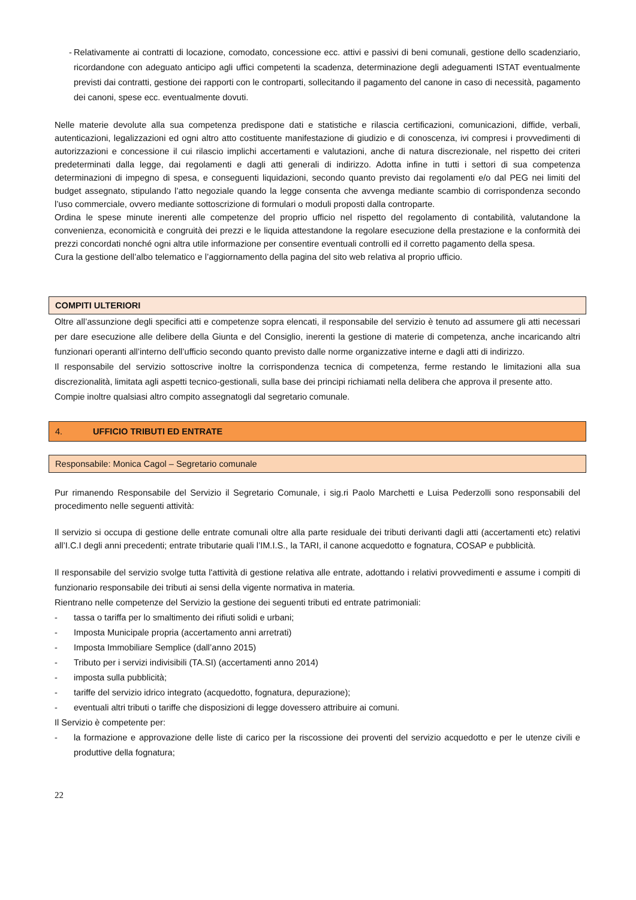- Relativamente ai contratti di locazione, comodato, concessione ecc. attivi e passivi di beni comunali, gestione dello scadenziario, ricordandone con adeguato anticipo agli uffici competenti la scadenza, determinazione degli adeguamenti ISTAT eventualmente previsti dai contratti, gestione dei rapporti con le controparti, sollecitando il pagamento del canone in caso di necessità, pagamento dei canoni, spese ecc. eventualmente dovuti.
Nelle materie devolute alla sua competenza predispone dati e statistiche e rilascia certificazioni, comunicazioni, diffide, verbali, autenticazioni, legalizzazioni ed ogni altro atto costituente manifestazione di giudizio e di conoscenza, ivi compresi i provvedimenti di autorizzazioni e concessione il cui rilascio implichi accertamenti e valutazioni, anche di natura discrezionale, nel rispetto dei criteri predeterminati dalla legge, dai regolamenti e dagli atti generali di indirizzo. Adotta infine in tutti i settori di sua competenza determinazioni di impegno di spesa, e conseguenti liquidazioni, secondo quanto previsto dai regolamenti e/o dal PEG nei limiti del budget assegnato, stipulando l’atto negoziale quando la legge consenta che avvenga mediante scambio di corrispondenza secondo l’uso commerciale, ovvero mediante sottoscrizione di formulari o moduli proposti dalla controparte.
Ordina le spese minute inerenti alle competenze del proprio ufficio nel rispetto del regolamento di contabilità, valutandone la convenienza, economicità e congruità dei prezzi e le liquida attestandone la regolare esecuzione della prestazione e la conformità dei prezzi concordati nonché ogni altra utile informazione per consentire eventuali controlli ed il corretto pagamento della spesa.
Cura la gestione dell’albo telematico e l’aggiornamento della pagina del sito web relativa al proprio ufficio.
COMPITI ULTERIORI
Oltre all’assunzione degli specifici atti e competenze sopra elencati, il responsabile del servizio è tenuto ad assumere gli atti necessari per dare esecuzione alle delibere della Giunta e del Consiglio, inerenti la gestione di materie di competenza, anche incaricando altri funzionari operanti all’interno dell’ufficio secondo quanto previsto dalle norme organizzative interne e dagli atti di indirizzo.
Il responsabile del servizio sottoscrive inoltre la corrispondenza tecnica di competenza, ferme restando le limitazioni alla sua discrezionalità, limitata agli aspetti tecnico-gestionali, sulla base dei principi richiamati nella delibera che approva il presente atto.
Compie inoltre qualsiasi altro compito assegnatogli dal segretario comunale.
4. UFFICIO TRIBUTI ED ENTRATE
Responsabile: Monica Cagol – Segretario comunale
Pur rimanendo Responsabile del Servizio il Segretario Comunale, i sig.ri Paolo Marchetti e Luisa Pederzolli sono responsabili del procedimento nelle seguenti attività:
Il servizio si occupa di gestione delle entrate comunali oltre alla parte residuale dei tributi derivanti dagli atti (accertamenti etc) relativi all’I.C.I degli anni precedenti; entrate tributarie quali l’IM.I.S., la TARI, il canone acquedotto e fognatura, COSAP e pubblicità.
Il responsabile del servizio svolge tutta l'attività di gestione relativa alle entrate, adottando i relativi provvedimenti e assume i compiti di funzionario responsabile dei tributi ai sensi della vigente normativa in materia.
Rientrano nelle competenze del Servizio la gestione dei seguenti tributi ed entrate patrimoniali:
- tassa o tariffa per lo smaltimento dei rifiuti solidi e urbani;
- Imposta Municipale propria (accertamento anni arretrati)
- Imposta Immobiliare Semplice (dall’anno 2015)
- Tributo per i servizi indivisibili (TA.SI) (accertamenti anno 2014)
- imposta sulla pubblicità;
- tariffe del servizio idrico integrato (acquedotto, fognatura, depurazione);
- eventuali altri tributi o tariffe che disposizioni di legge dovessero attribuire ai comuni.
Il Servizio è competente per:
- la formazione e approvazione delle liste di carico per la riscossione dei proventi del servizio acquedotto e per le utenze civili e produttive della fognatura;
22